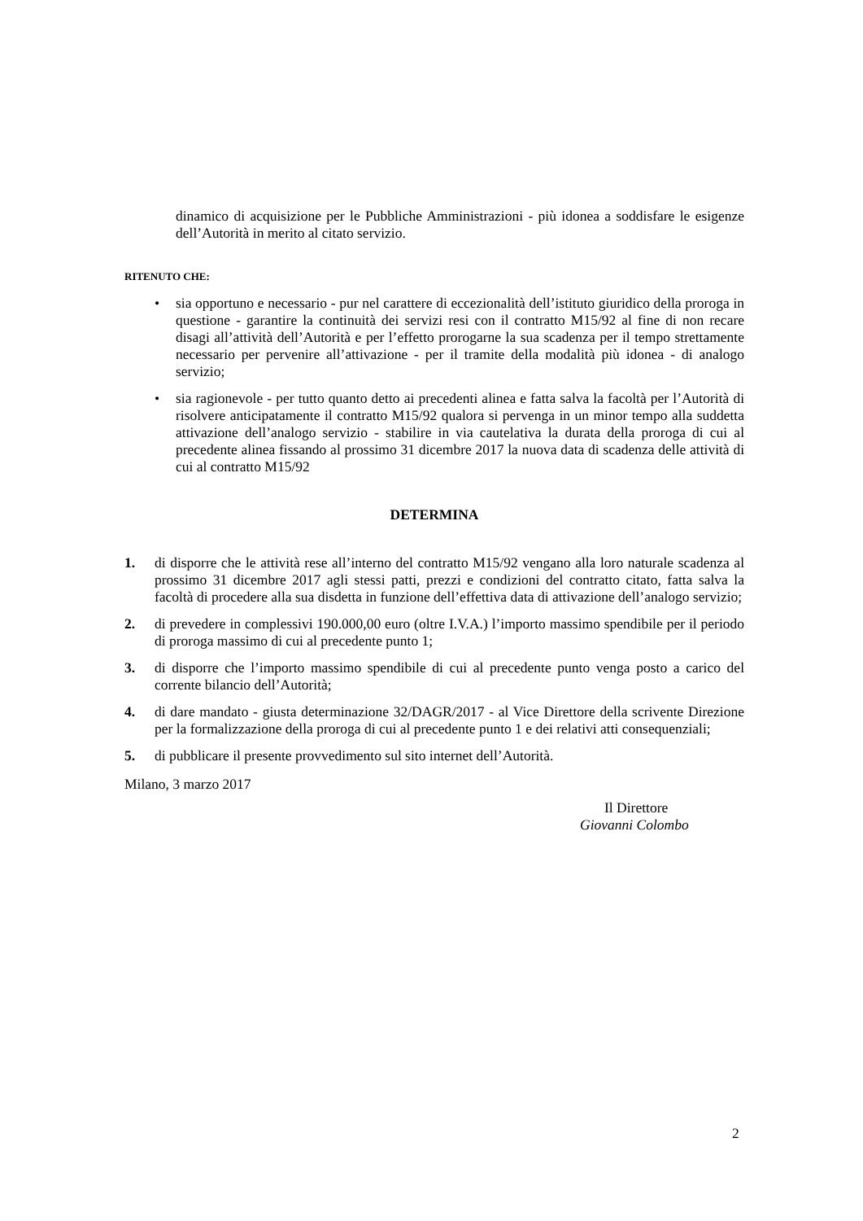dinamico di acquisizione per le Pubbliche Amministrazioni - più idonea a soddisfare le esigenze dell’Autorità in merito al citato servizio.
RITENUTO CHE:
• sia opportuno e necessario - pur nel carattere di eccezionalità dell’istituto giuridico della proroga in questione - garantire la continuità dei servizi resi con il contratto M15/92 al fine di non recare disagi all’attività dell’Autorità e per l’effetto prorogarne la sua scadenza per il tempo strettamente necessario per pervenire all’attivazione - per il tramite della modalità più idonea - di analogo servizio;
• sia ragionevole - per tutto quanto detto ai precedenti alinea e fatta salva la facoltà per l’Autorità di risolvere anticipatamente il contratto M15/92 qualora si pervenga in un minor tempo alla suddetta attivazione dell’analogo servizio - stabilire in via cautelativa la durata della proroga di cui al precedente alinea fissando al prossimo 31 dicembre 2017 la nuova data di scadenza delle attività di cui al contratto M15/92
DETERMINA
1. di disporre che le attività rese all’interno del contratto M15/92 vengano alla loro naturale scadenza al prossimo 31 dicembre 2017 agli stessi patti, prezzi e condizioni del contratto citato, fatta salva la facoltà di procedere alla sua disdetta in funzione dell’effettiva data di attivazione dell’analogo servizio;
2. di prevedere in complessivi 190.000,00 euro (oltre I.V.A.) l’importo massimo spendibile per il periodo di proroga massimo di cui al precedente punto 1;
3. di disporre che l’importo massimo spendibile di cui al precedente punto venga posto a carico del corrente bilancio dell’Autorità;
4. di dare mandato - giusta determinazione 32/DAGR/2017 - al Vice Direttore della scrivente Direzione per la formalizzazione della proroga di cui al precedente punto 1 e dei relativi atti consequenziali;
5. di pubblicare il presente provvedimento sul sito internet dell’Autorità.
Milano, 3 marzo 2017
Il Direttore
Giovanni Colombo
2